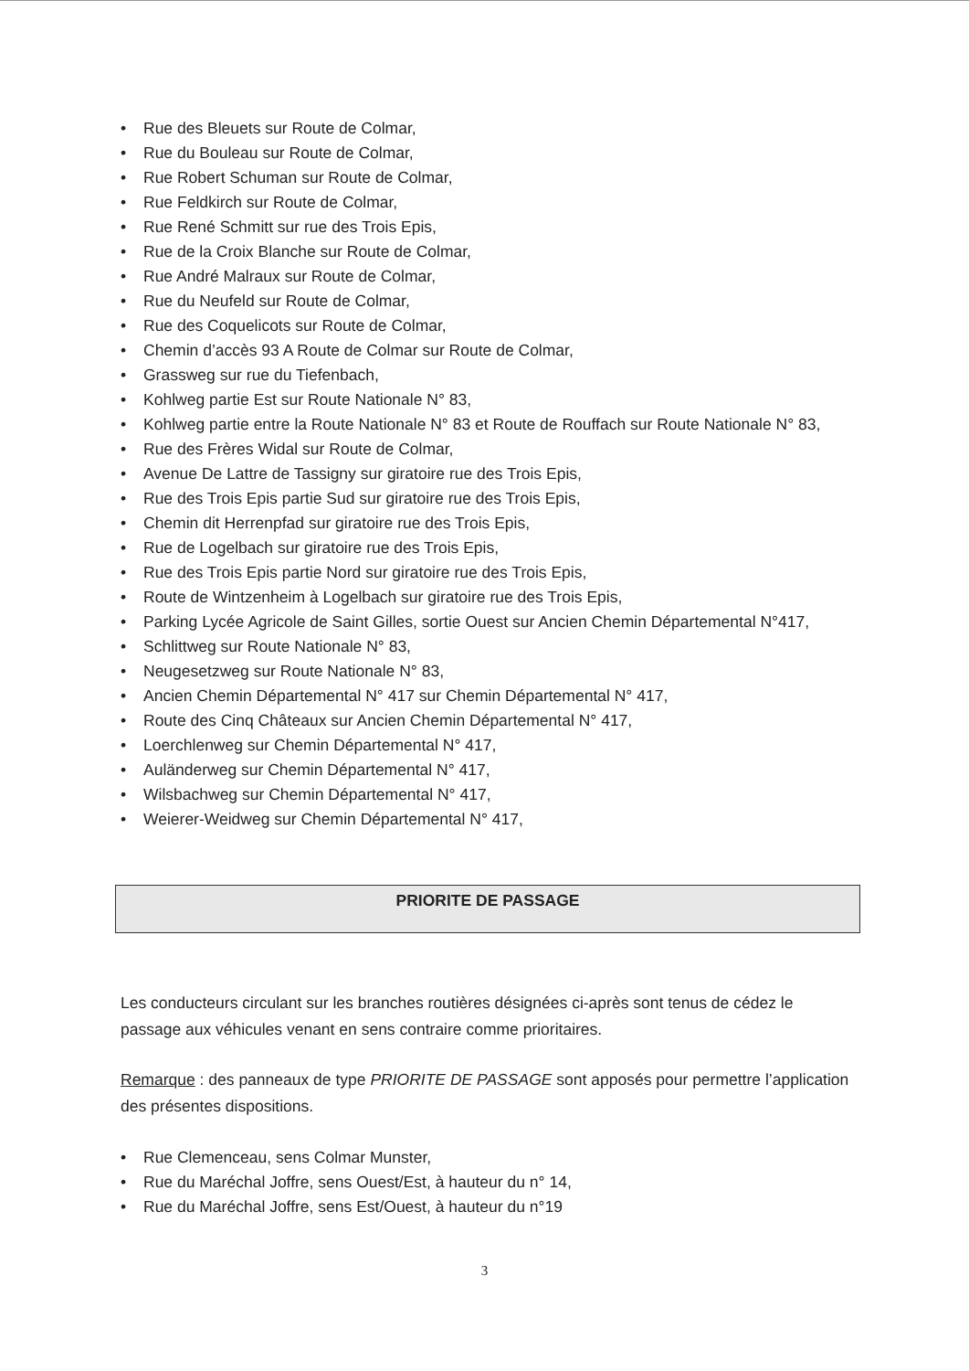• Rue des Bleuets sur Route de Colmar,
• Rue du Bouleau sur Route de Colmar,
• Rue Robert Schuman sur Route de Colmar,
• Rue Feldkirch sur Route de Colmar,
• Rue René Schmitt sur rue des Trois Epis,
• Rue de la Croix Blanche sur Route de Colmar,
• Rue André Malraux sur Route de Colmar,
• Rue du Neufeld sur Route de Colmar,
• Rue des Coquelicots sur Route de Colmar,
• Chemin d’accès 93 A Route de Colmar sur Route de Colmar,
• Grassweg sur rue du Tiefenbach,
• Kohlweg partie Est sur Route Nationale N° 83,
• Kohlweg partie entre la Route Nationale N° 83 et Route de Rouffach sur Route Nationale N° 83,
• Rue des Frères Widal sur Route de Colmar,
• Avenue De Lattre de Tassigny sur giratoire rue des Trois Epis,
• Rue des Trois Epis partie Sud sur giratoire rue des Trois Epis,
• Chemin dit Herrenpfad sur giratoire rue des Trois Epis,
• Rue de Logelbach sur giratoire rue des Trois Epis,
• Rue des Trois Epis partie Nord sur giratoire rue des Trois Epis,
• Route de Wintzenheim à Logelbach sur giratoire rue des Trois Epis,
• Parking Lycée Agricole de Saint Gilles, sortie Ouest sur Ancien Chemin Départemental N°417,
• Schlittweg sur Route Nationale N° 83,
• Neugesetzweg sur Route Nationale N° 83,
• Ancien Chemin Départemental N° 417 sur Chemin Départemental N° 417,
• Route des Cinq Châteaux sur Ancien Chemin Départemental N° 417,
• Loerchlenweg sur Chemin Départemental N° 417,
• Auländerweg sur Chemin Départemental N° 417,
• Wilsbachweg sur Chemin Départemental N° 417,
• Weierer-Weidweg sur Chemin Départemental N° 417,
PRIORITE DE PASSAGE
Les conducteurs circulant sur les branches routières désignées ci-après sont tenus de cédez le passage aux véhicules venant en sens contraire comme prioritaires.
Remarque : des panneaux de type PRIORITE DE PASSAGE sont apposés pour permettre l’application des présentes dispositions.
• Rue Clemenceau, sens Colmar Munster,
• Rue du Maréchal Joffre, sens Ouest/Est, à hauteur du n° 14,
• Rue du Maréchal Joffre, sens Est/Ouest, à hauteur du n°19
3